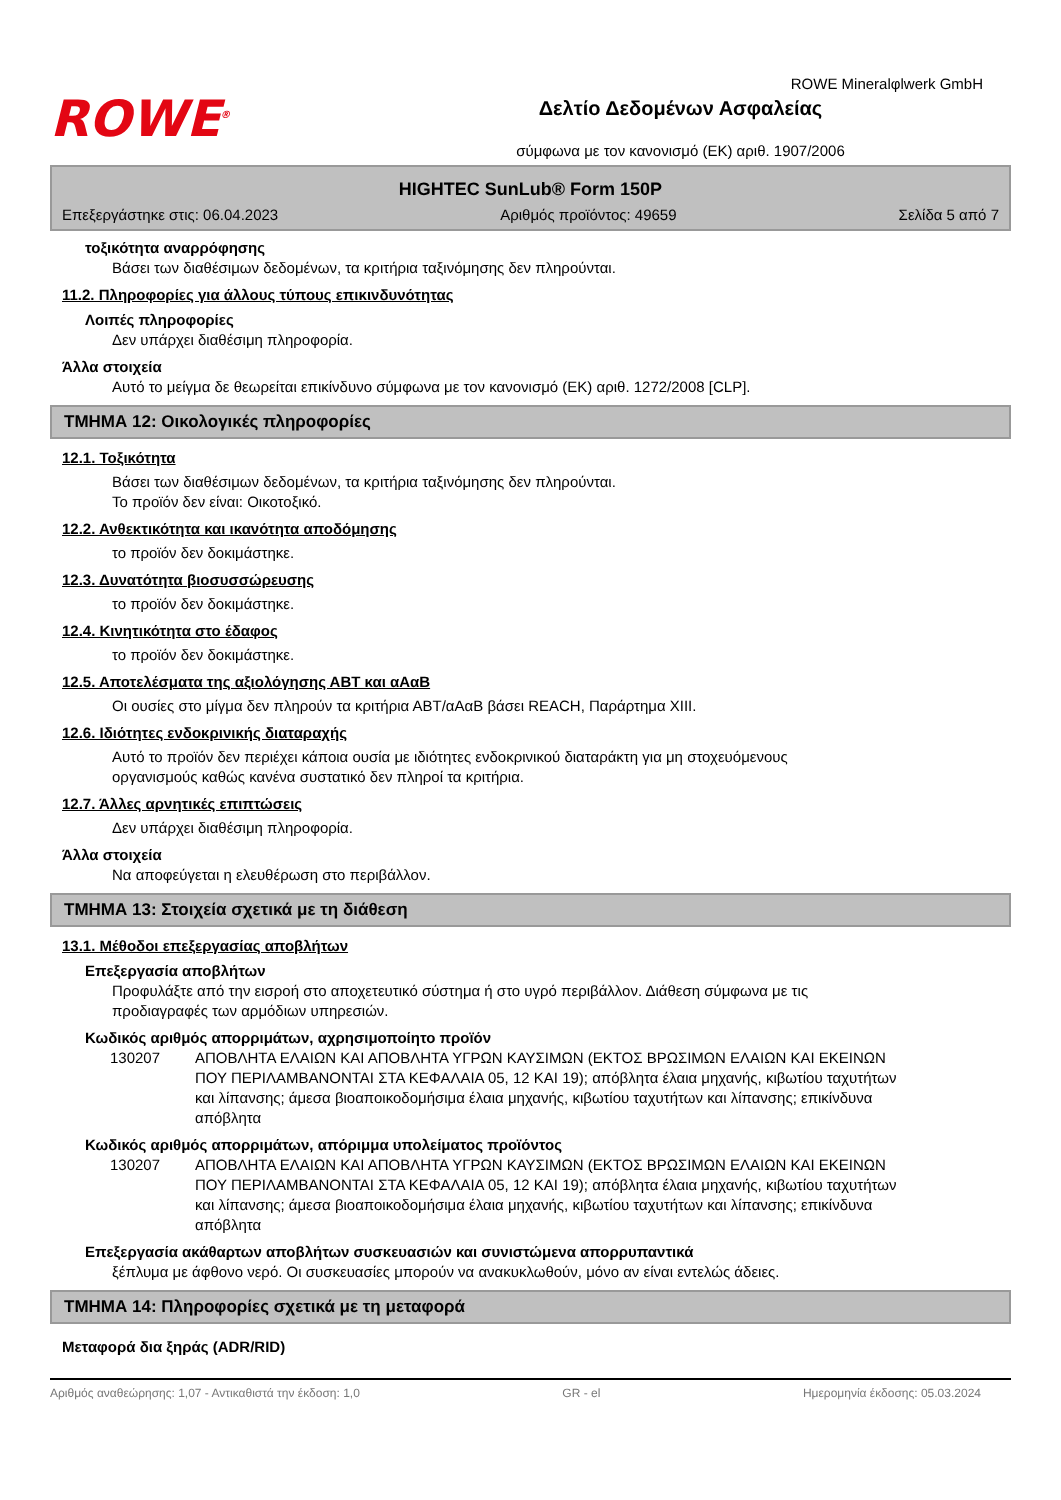ROWE<sup>®</sup>
Δελτίο Δεδομένων Ασφαλείας
σύμφωνα με τον κανονισμό (ΕΚ) αριθ. 1907/2006
ROWE Mineralφlwerk GmbH
HIGHTEC SunLub® Form 150P
Επεξεργάστηκε στις: 06.04.2023 Αριθμός προϊόντος: 49659 Σελίδα 5 από 7
τοξικότητα αναρρόφησης
Βάσει των διαθέσιμων δεδομένων, τα κριτήρια ταξινόμησης δεν πληρούνται.
11.2. Πληροφορίες για άλλους τύπους επικινδυνότητας
Λοιπές πληροφορίες
Δεν υπάρχει διαθέσιμη πληροφορία.
Άλλα στοιχεία
Αυτό το μείγμα δε θεωρείται επικίνδυνο σύμφωνα με τον κανονισμό (ΕΚ) αριθ. 1272/2008 [CLP].
ΤΜΗΜΑ 12: Οικολογικές πληροφορίες
12.1. Τοξικότητα
Βάσει των διαθέσιμων δεδομένων, τα κριτήρια ταξινόμησης δεν πληρούνται.
Το προϊόν δεν είναι: Οικοτοξικό.
12.2. Ανθεκτικότητα και ικανότητα αποδόμησης
το προϊόν δεν δοκιμάστηκε.
12.3. Δυνατότητα βιοσυσσώρευσης
το προϊόν δεν δοκιμάστηκε.
12.4. Κινητικότητα στο έδαφος
το προϊόν δεν δοκιμάστηκε.
12.5. Αποτελέσματα της αξιολόγησης ΑΒΤ και αΑαΒ
Οι ουσίες στο μίγμα δεν πληρούν τα κριτήρια ΑΒΤ/αΑαΒ βάσει REACH, Παράρτημα XIII.
12.6. Ιδιότητες ενδοκρινικής διαταραχής
Αυτό το προϊόν δεν περιέχει κάποια ουσία με ιδιότητες ενδοκρινικού διαταράκτη για μη στοχευόμενους οργανισμούς καθώς κανένα συστατικό δεν πληροί τα κριτήρια.
12.7. Άλλες αρνητικές επιπτώσεις
Δεν υπάρχει διαθέσιμη πληροφορία.
Άλλα στοιχεία
Να αποφεύγεται η ελευθέρωση στο περιβάλλον.
ΤΜΗΜΑ 13: Στοιχεία σχετικά με τη διάθεση
13.1. Μέθοδοι επεξεργασίας αποβλήτων
Επεξεργασία αποβλήτων
Προφυλάξτε από την εισροή στο αποχετευτικό σύστημα ή στο υγρό περιβάλλον. Διάθεση σύμφωνα με τις προδιαγραφές των αρμόδιων υπηρεσιών.
Κωδικός αριθμός απορριμάτων, αχρησιμοποίητο προϊόν
| 130207 | ΑΠΟΒΛΗΤΑ ΕΛΑΙΩΝ ΚΑΙ ΑΠΟΒΛΗΤΑ ΥΓΡΩΝ ΚΑΥΣΙΜΩΝ (ΕΚΤΟΣ ΒΡΩΣΙΜΩΝ ΕΛΑΙΩΝ ΚΑΙ ΕΚΕΙΝΩΝ ΠΟΥ ΠΕΡΙΛΑΜΒΑΝΟΝΤΑΙ ΣΤΑ ΚΕΦΑΛΑΙΑ 05, 12 ΚΑΙ 19); απόβλητα έλαια μηχανής, κιβωτίου ταχυτήτων και λίπανσης; άμεσα βιοαποικοδομήσιμα έλαια μηχανής, κιβωτίου ταχυτήτων και λίπανσης; επικίνδυνα απόβλητα |
Κωδικός αριθμός απορριμάτων, απόριμμα υπολείματος προϊόντος
| 130207 | ΑΠΟΒΛΗΤΑ ΕΛΑΙΩΝ ΚΑΙ ΑΠΟΒΛΗΤΑ ΥΓΡΩΝ ΚΑΥΣΙΜΩΝ (ΕΚΤΟΣ ΒΡΩΣΙΜΩΝ ΕΛΑΙΩΝ ΚΑΙ ΕΚΕΙΝΩΝ ΠΟΥ ΠΕΡΙΛΑΜΒΑΝΟΝΤΑΙ ΣΤΑ ΚΕΦΑΛΑΙΑ 05, 12 ΚΑΙ 19); απόβλητα έλαια μηχανής, κιβωτίου ταχυτήτων και λίπανσης; άμεσα βιοαποικοδομήσιμα έλαια μηχανής, κιβωτίου ταχυτήτων και λίπανσης; επικίνδυνα απόβλητα |
Επεξεργασία ακάθαρτων αποβλήτων συσκευασιών και συνιστώμενα απορρυπαντικά
ξέπλυμα με άφθονο νερό. Οι συσκευασίες μπορούν να ανακυκλωθούν, μόνο αν είναι εντελώς άδειες.
ΤΜΗΜΑ 14: Πληροφορίες σχετικά με τη μεταφορά
Μεταφορά δια ξηράς (ADR/RID)
Αριθμός αναθεώρησης: 1,07 - Αντικαθιστά την έκδοση: 1,0 GR - el Ημερομηνία έκδοσης: 05.03.2024